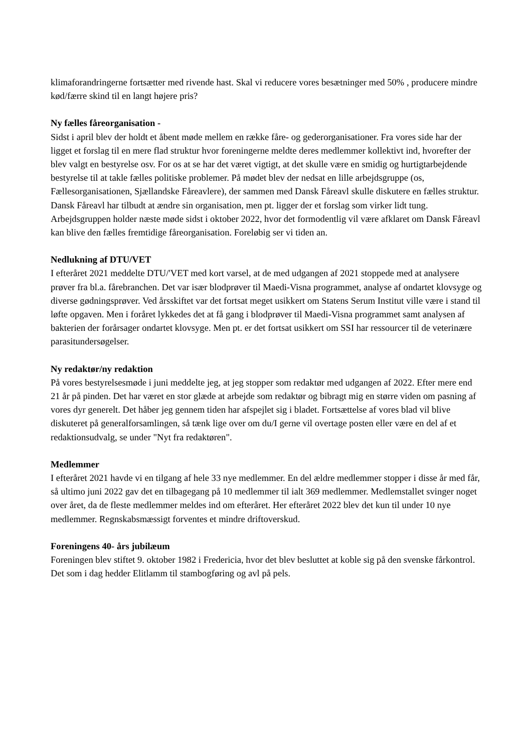klimaforandringerne fortsætter med rivende hast. Skal vi reducere vores besætninger med 50% , producere mindre kød/færre skind til en langt højere pris?
Ny fælles fåreorganisation -
Sidst i april blev der holdt et åbent møde mellem en række fåre- og gederorganisationer. Fra vores side har der ligget et forslag til en mere flad struktur hvor foreningerne meldte deres medlemmer kollektivt ind, hvorefter der blev valgt en bestyrelse osv. For os at se har det været vigtigt, at det skulle være en smidig og hurtigtarbejdende bestyrelse til at takle fælles politiske problemer. På mødet blev der nedsat en lille arbejdsgruppe (os, Fællesorganisationen, Sjællandske Fåreavlere), der sammen med Dansk Fåreavl skulle diskutere en fælles struktur. Dansk Fåreavl har tilbudt at ændre sin organisation, men pt. ligger der et forslag som virker lidt tung. Arbejdsgruppen holder næste møde sidst i oktober 2022, hvor det formodentlig vil være afklaret om Dansk Fåreavl kan blive den fælles fremtidige fåreorganisation. Foreløbig ser vi tiden an.
Nedlukning af DTU/VET
I efteråret 2021 meddelte DTU/'VET med kort varsel, at de med udgangen af 2021 stoppede med at analysere prøver fra bl.a. fårebranchen. Det var især blodprøver til Maedi-Visna programmet, analyse af ondartet klovsyge og diverse gødningsprøver. Ved årsskiftet var det fortsat meget usikkert om Statens Serum Institut ville være i stand til løfte opgaven. Men i foråret lykkedes det at få gang i blodprøver til Maedi-Visna programmet samt analysen af bakterien der forårsager ondartet klovsyge. Men pt. er det fortsat usikkert om SSI har ressourcer til de veterinære parasitundersøgelser.
Ny redaktør/ny redaktion
På vores bestyrelsesmøde i juni meddelte jeg, at jeg stopper som redaktør med udgangen af 2022. Efter mere end 21 år på pinden. Det har været en stor glæde at arbejde som redaktør og bibragt mig en større viden om pasning af vores dyr generelt. Det håber jeg gennem tiden har afspejlet sig i bladet. Fortsættelse af vores blad vil blive diskuteret på generalforsamlingen, så tænk lige over om du/I gerne vil overtage posten eller være en del af et redaktionsudvalg, se under "Nyt fra redaktøren".
Medlemmer
I efteråret 2021 havde vi en tilgang af hele 33 nye medlemmer. En del ældre medlemmer stopper i disse år med får, så ultimo juni 2022 gav det en tilbagegang på 10 medlemmer til ialt 369 medlemmer. Medlemstallet svinger noget over året, da de fleste medlemmer meldes ind om efteråret. Her efteråret 2022 blev det kun til under 10 nye medlemmer. Regnskabsmæssigt forventes et mindre driftoverskud.
Foreningens 40- års jubilæum
Foreningen blev stiftet 9. oktober 1982 i Fredericia, hvor det blev besluttet at koble sig på den svenske fårkontrol. Det som i dag hedder Elitlamm til stambogføring og avl på pels.